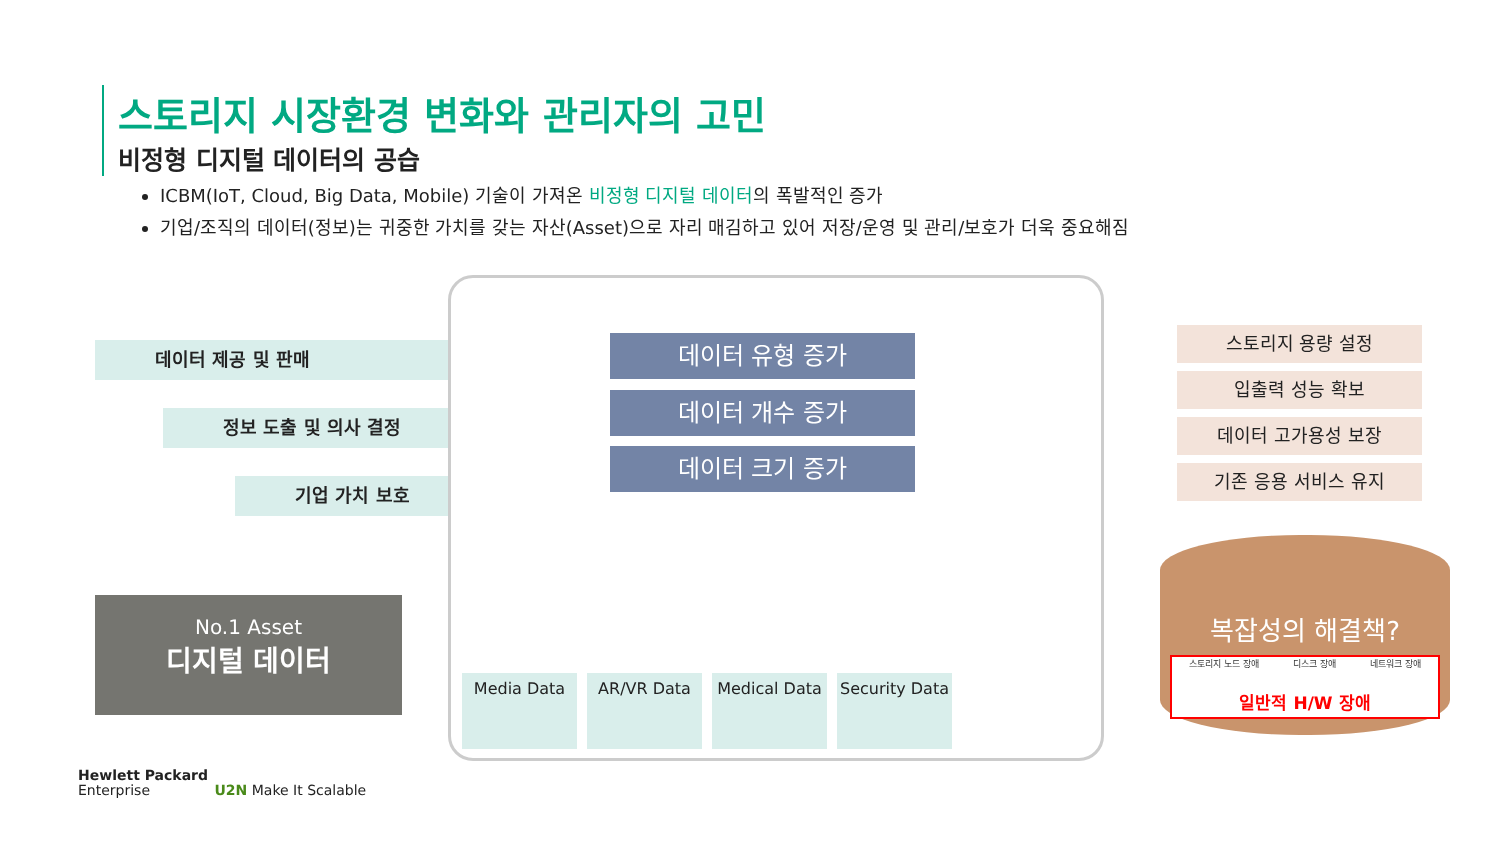스토리지 시장환경 변화와 관리자의 고민
비정형 디지털 데이터의 공습
ICBM(IoT, Cloud, Big Data, Mobile) 기술이 가져온 비정형 디지털 데이터의 폭발적인 증가
기업/조직의 데이터(정보)는 귀중한 가치를 갖는 자산(Asset)으로 자리 매김하고 있어 저장/운영 및 관리/보호가 더욱 중요해짐
데이터 제공 및 판매
정보 도출 및 의사 결정
기업 가치 보호
No.1 Asset
디지털 데이터
데이터 유형 증가
데이터 개수 증가
데이터 크기 증가
Media Data AR/VR Data Medical Data
Security Data
스토리지 용량 설정
입출력 성능 확보
데이터 고가용성 보장
기존 응용 서비스 유지
복잡성의 해결책?
스토리지 노드 장애 디스크 장애 네트워크 장애
일반적 H/W 장애
Hewlett Packard
Enterprise U2N Make It Scalable